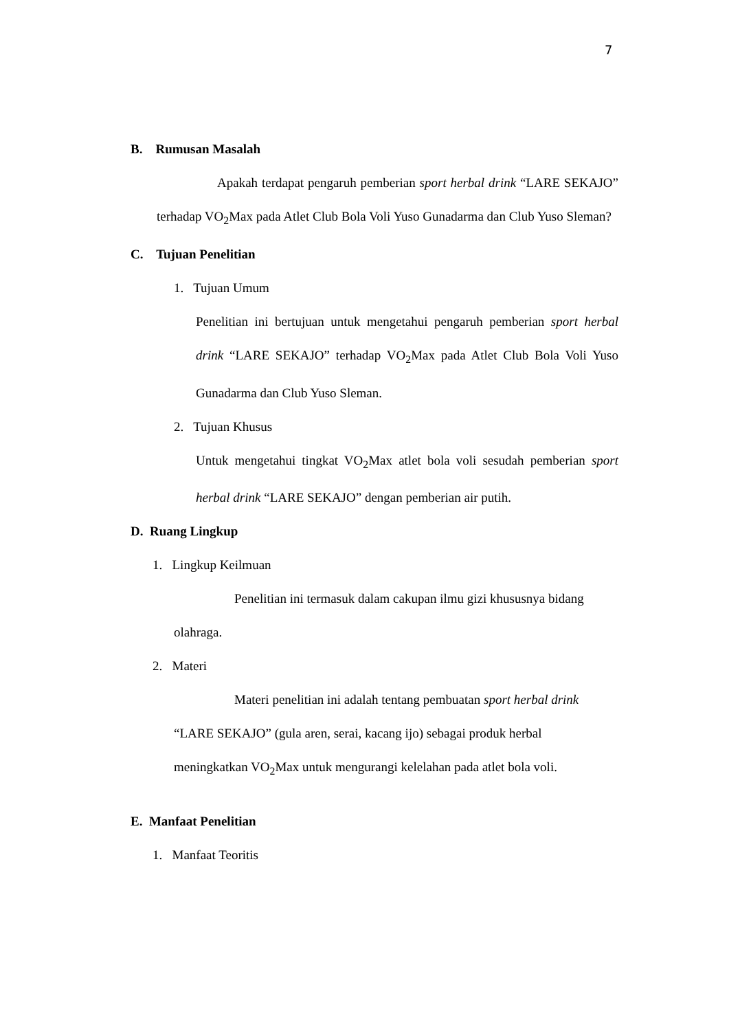7
B. Rumusan Masalah
Apakah terdapat pengaruh pemberian sport herbal drink “LARE SEKAJO” terhadap VO<sub>2</sub>Max pada Atlet Club Bola Voli Yuso Gunadarma dan Club Yuso Sleman?
C. Tujuan Penelitian
1. Tujuan Umum
Penelitian ini bertujuan untuk mengetahui pengaruh pemberian sport herbal drink “LARE SEKAJO” terhadap VO<sub>2</sub>Max pada Atlet Club Bola Voli Yuso Gunadarma dan Club Yuso Sleman.
2. Tujuan Khusus
Untuk mengetahui tingkat VO<sub>2</sub>Max atlet bola voli sesudah pemberian sport herbal drink “LARE SEKAJO” dengan pemberian air putih.
D. Ruang Lingkup
1. Lingkup Keilmuan
Penelitian ini termasuk dalam cakupan ilmu gizi khususnya bidang olahraga.
2. Materi
Materi penelitian ini adalah tentang pembuatan sport herbal drink “LARE SEKAJO” (gula aren, serai, kacang ijo) sebagai produk herbal meningkatkan VO<sub>2</sub>Max untuk mengurangi kelelahan pada atlet bola voli.
E. Manfaat Penelitian
1. Manfaat Teoritis